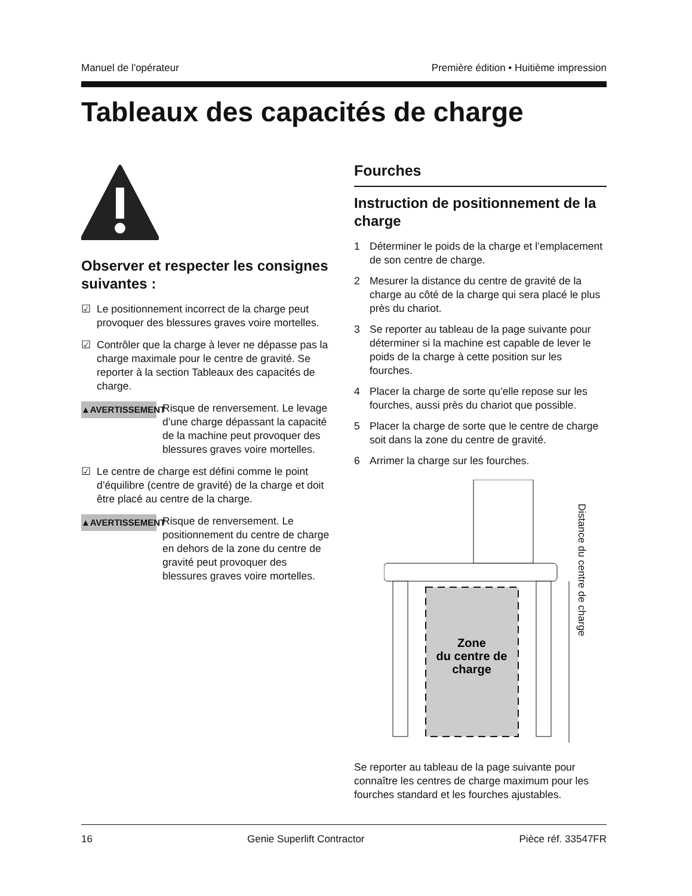Manuel de l'opérateur Première édition • Huitième impression
Tableaux des capacités de charge
Observer et respecter les consignes suivantes :
☑ Le positionnement incorrect de la charge peut provoquer des blessures graves voire mortelles.
☑ Contrôler que la charge à lever ne dépasse pas la charge maximale pour le centre de gravité. Se reporter à la section Tableaux des capacités de charge.
▲AVERTISSEMENT
Risque de renversement. Le levage d’une charge dépassant la capacité de la machine peut provoquer des blessures graves voire mortelles.
☑ Le centre de charge est défini comme le point d’équilibre (centre de gravité) de la charge et doit être placé au centre de la charge.
▲AVERTISSEMENT
Risque de renversement. Le positionnement du centre de charge en dehors de la zone du centre de gravité peut provoquer des blessures graves voire mortelles.
Fourches
Instruction de positionnement de la charge
1 Déterminer le poids de la charge et l’emplacement de son centre de charge.
2 Mesurer la distance du centre de gravité de la charge au côté de la charge qui sera placé le plus près du chariot.
3 Se reporter au tableau de la page suivante pour déterminer si la machine est capable de lever le poids de la charge à cette position sur les fourches.
4 Placer la charge de sorte qu’elle repose sur les fourches, aussi près du chariot que possible.
5 Placer la charge de sorte que le centre de charge soit dans la zone du centre de gravité.
6 Arrimer la charge sur les fourches.
Zone
du centre de
charge
Distance du centre de charge
Se reporter au tableau de la page suivante pour connaître les centres de charge maximum pour les fourches standard et les fourches ajustables.
16 Genie Superlift Contractor Pièce réf. 33547FR